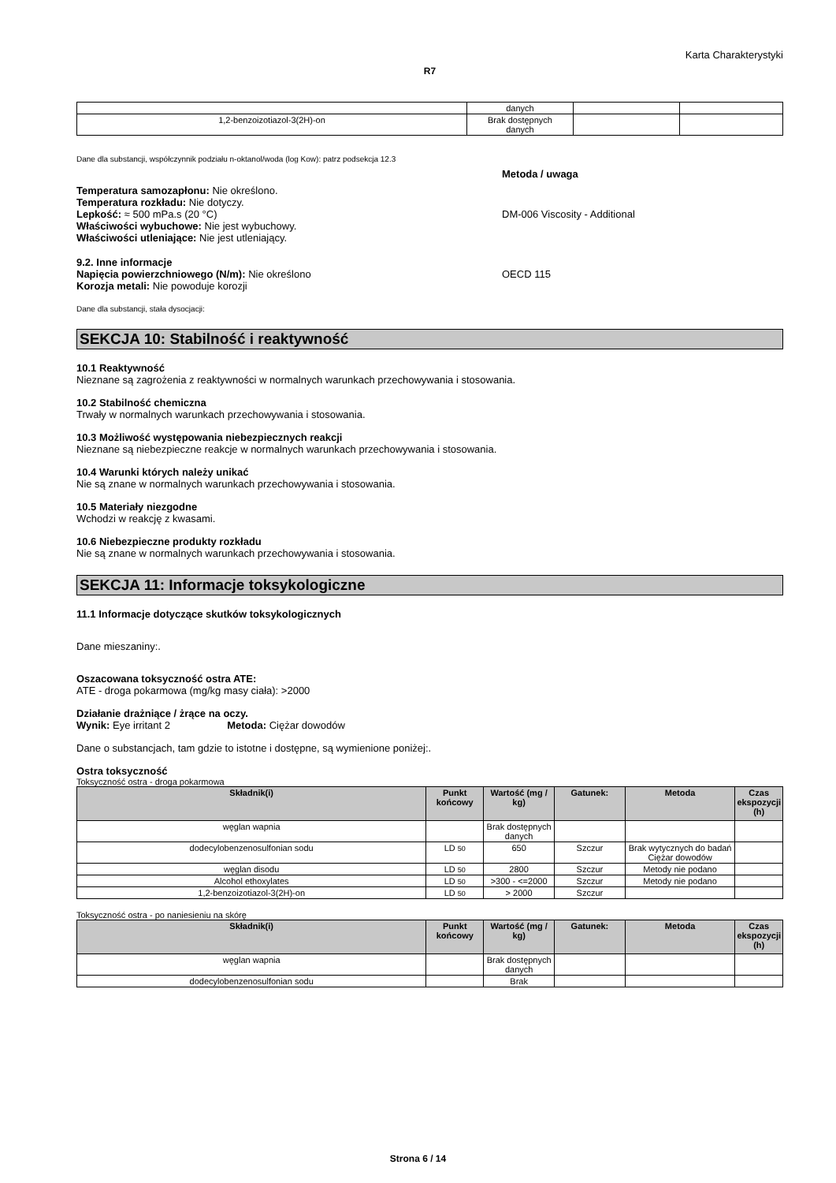Karta Charakterystyki
R7
| | danych | | |
| 1,2-benzoizotiazol-3(2H)-on | Brak dostępnych danych | | |
Dane dla substancji, współczynnik podziału n-oktanol/woda (log Kow): patrz podsekcja 12.3
Metoda / uwaga
Temperatura samozapłonu: Nie określono.
Temperatura rozkładu: Nie dotyczy.
Lepkość: ≈ 500 mPa.s (20 °C)
Właściwości wybuchowe: Nie jest wybuchowy.
Właściwości utleniające: Nie jest utleniający.
DM-006 Viscosity - Additional
9.2. Inne informacje
Napięcia powierzchniowego (N/m): Nie określono
Korozja metali: Nie powoduje korozji
OECD 115
Dane dla substancji, stała dysocjacji:
SEKCJA 10: Stabilność i reaktywność
10.1 Reaktywność
Nieznane są zagrożenia z reaktywności w normalnych warunkach przechowywania i stosowania.
10.2 Stabilność chemiczna
Trwały w normalnych warunkach przechowywania i stosowania.
10.3 Możliwość występowania niebezpiecznych reakcji
Nieznane są niebezpieczne reakcje w normalnych warunkach przechowywania i stosowania.
10.4 Warunki których należy unikać
Nie są znane w normalnych warunkach przechowywania i stosowania.
10.5 Materiały niezgodne
Wchodzi w reakcję z kwasami.
10.6 Niebezpieczne produkty rozkładu
Nie są znane w normalnych warunkach przechowywania i stosowania.
SEKCJA 11: Informacje toksykologiczne
11.1 Informacje dotyczące skutków toksykologicznych
Dane mieszaniny:.
Oszacowana toksyczność ostra ATE:
ATE - droga pokarmowa (mg/kg masy ciała): >2000
Działanie drażniące / żrące na oczy.
Wynik: Eye irritant 2 Metoda: Ciężar dowodów
Dane o substancjach, tam gdzie to istotne i dostępne, są wymienione poniżej:.
Ostra toksyczność
Toksyczność ostra - droga pokarmowa
| Składnik(i) | Punkt końcowy | Wartość (mg / kg) | Gatunek: | Metoda | Czas ekspozycji (h) |
| --- | --- | --- | --- | --- | --- |
| węglan wapnia | | Brak dostępnych danych | | | |
| dodecylobenzenosulfonian sodu | LD 50 | 650 | Szczur | Brak wytycznych do badań Ciężar dowodów | |
| węglan disodu | LD 50 | 2800 | Szczur | Metody nie podano | |
| Alcohol ethoxylates | LD 50 | >300 - <=2000 | Szczur | Metody nie podano | |
| 1,2-benzoizotiazol-3(2H)-on | LD 50 | > 2000 | Szczur | | |
Toksyczność ostra - po naniesieniu na skórę
| Składnik(i) | Punkt końcowy | Wartość (mg / kg) | Gatunek: | Metoda | Czas ekspozycji (h) |
| --- | --- | --- | --- | --- | --- |
| węglan wapnia | | Brak dostępnych danych | | | |
| dodecylobenzenosulfonian sodu | | Brak | | | |
Strona 6 / 14